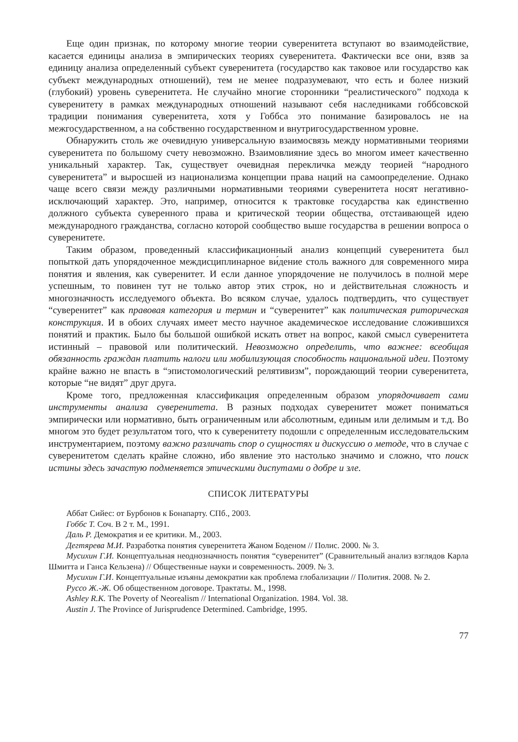Еще один признак, по которому многие теории суверенитета вступают во взаимодействие, касается единицы анализа в эмпирических теориях суверенитета. Фактически все они, взяв за единицу анализа определенный субъект суверенитета (государство как таковое или государство как субъект международных отношений), тем не менее подразумевают, что есть и более низкий (глубокий) уровень суверенитета. Не случайно многие сторонники “реалистического” подхода к суверенитету в рамках международных отношений называют себя наследниками гоббсовской традиции понимания суверенитета, хотя у Гоббса это понимание базировалось не на межгосударственном, а на собственно государственном и внутригосударственном уровне.
Обнаружить столь же очевидную универсальную взаимосвязь между нормативными теориями суверенитета по большому счету невозможно. Взаимовлияние здесь во многом имеет качественно уникальный характер. Так, существует очевидная перекличка между теорией “народного суверенитета” и выросшей из национализма концепции права наций на самоопределение. Однако чаще всего связи между различными нормативными теориями суверенитета носят негативно-исключающий характер. Это, например, относится к трактовке государства как единственно должного субъекта суверенного права и критической теории общества, отстаивающей идею международного гражданства, согласно которой сообщество выше государства в решении вопроса о суверенитете.
Таким образом, проведенный классификационный анализ концепций суверенитета был попыткой дать упорядоченное междисциплинарное ви́дение столь важного для современного мира понятия и явления, как суверенитет. И если данное упорядочение не получилось в полной мере успешным, то повинен тут не только автор этих строк, но и действительная сложность и многозначность исследуемого объекта. Во всяком случае, удалось подтвердить, что существует “суверенитет” как правовая категория и термин и “суверенитет” как политическая риторическая конструкция. И в обоих случаях имеет место научное академическое исследование сложившихся понятий и практик. Было бы большой ошибкой искать ответ на вопрос, какой смысл суверенитета истинный – правовой или политический. Невозможно определить, что важнее: всеобщая обязанность граждан платить налоги или мобилизующая способность национальной идеи. Поэтому крайне важно не впасть в “эпистомологический релятивизм”, порождающий теории суверенитета, которые “не видят” друг друга.
Кроме того, предложенная классификация определенным образом упорядочивает сами инструменты анализа суверенитета. В разных подходах суверенитет может пониматься эмпирически или нормативно, быть ограниченным или абсолютным, единым или делимым и т.д. Во многом это будет результатом того, что к суверенитету подошли с определенным исследовательским инструментарием, поэтому важно различать спор о сущностях и дискуссию о методе, что в случае с суверенитетом сделать крайне сложно, ибо явление это настолько значимо и сложно, что поиск истины здесь зачастую подменяется этическими диспутами о добре и зле.
СПИСОК ЛИТЕРАТУРЫ
Аббат Сийес: от Бурбонов к Бонапарту. СПб., 2003.
Гоббс Т. Соч. В 2 т. М., 1991.
Даль Р. Демократия и ее критики. М., 2003.
Дегтярева М.И. Разработка понятия суверенитета Жаном Боденом // Полис. 2000. № 3.
Мусихин Г.И. Концептуальная неоднозначность понятия “суверенитет” (Сравнительный анализ взглядов Карла Шмитта и Ганса Кельзена) // Общественные науки и современность. 2009. № 3.
Мусихин Г.И. Концептуальные изъяны демократии как проблема глобализации // Полития. 2008. № 2.
Руссо Ж.-Ж. Об общественном договоре. Трактаты. М., 1998.
Ashley R.K. The Poverty of Neorealism // International Organization. 1984. Vol. 38.
Austin J. The Province of Jurisprudence Determined. Cambridge, 1995.
77